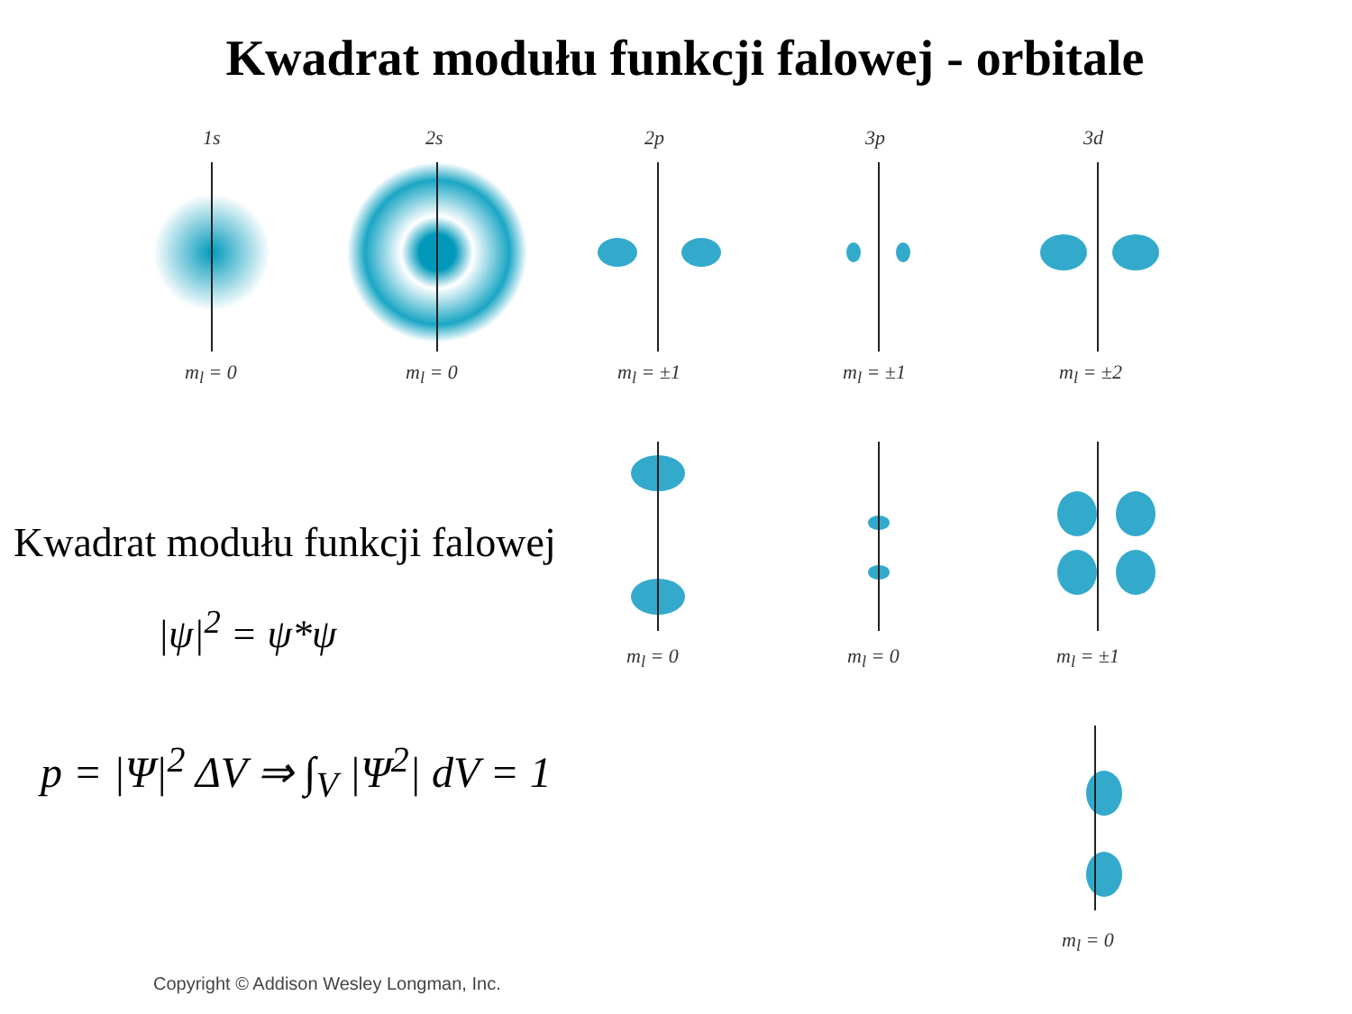Kwadrat modułu funkcji falowej - orbitale
1s 2s 2p 3p 3d
m<sub>l</sub> = 0 m<sub>l</sub> = 0 m<sub>l</sub> = ±1 m<sub>l</sub> = ±1 m<sub>l</sub> = ±2
m<sub>l</sub> = 0 m<sub>l</sub> = 0 m<sub>l</sub> = ±1
m<sub>l</sub> = 0
Kwadrat modułu funkcji falowej
|ψ|<sup>2</sup> = ψ*ψ
p = |Ψ|<sup>2</sup> ΔV ⇒ ∫<sub>V</sub> |Ψ<sup>2</sup>| dV = 1
Copyright © Addison Wesley Longman, Inc.